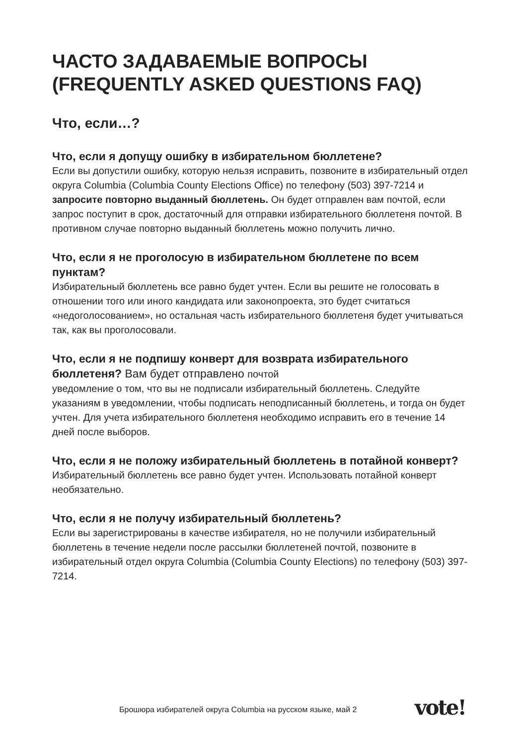ЧАСТО ЗАДАВАЕМЫЕ ВОПРОСЫ (FREQUENTLY ASKED QUESTIONS FAQ)
Что, если…?
Что, если я допущу ошибку в избирательном бюллетене?
Если вы допустили ошибку, которую нельзя исправить, позвоните в избирательный отдел округа Columbia (Columbia County Elections Office) по телефону (503) 397-7214 и запросите повторно выданный бюллетень. Он будет отправлен вам почтой, если запрос поступит в срок, достаточный для отправки избирательного бюллетеня почтой. В противном случае повторно выданный бюллетень можно получить лично.
Что, если я не проголосую в избирательном бюллетене по всем пунктам?
Избирательный бюллетень все равно будет учтен. Если вы решите не голосовать в отношении того или иного кандидата или законопроекта, это будет считаться «недоголосованием», но остальная часть избирательного бюллетеня будет учитываться так, как вы проголосовали.
Что, если я не подпишу конверт для возврата избирательного бюллетеня? Вам будет отправлено почтой
уведомление о том, что вы не подписали избирательный бюллетень. Следуйте указаниям в уведомлении, чтобы подписать неподписанный бюллетень, и тогда он будет учтен. Для учета избирательного бюллетеня необходимо исправить его в течение 14 дней после выборов.
Что, если я не положу избирательный бюллетень в потайной конверт?
Избирательный бюллетень все равно будет учтен. Использовать потайной конверт необязательно.
Что, если я не получу избирательный бюллетень?
Если вы зарегистрированы в качестве избирателя, но не получили избирательный бюллетень в течение недели после рассылки бюллетеней почтой, позвоните в избирательный отдел округа Columbia (Columbia County Elections) по телефону (503) 397-7214.
Брошюра избирателей округа Columbia на русском языке, май 2
vote!